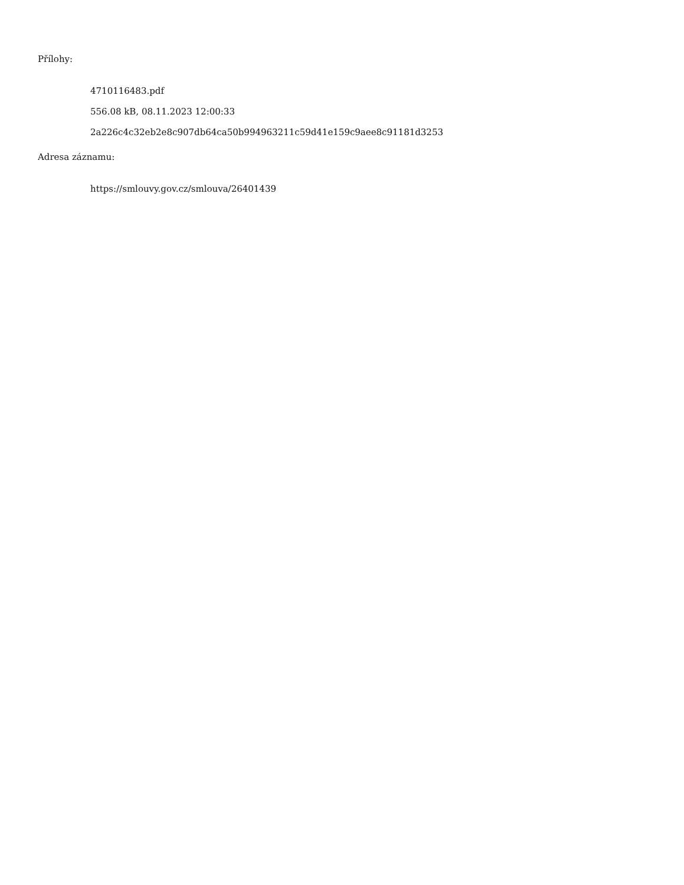Přílohy:
4710116483.pdf
556.08 kB, 08.11.2023 12:00:33
2a226c4c32eb2e8c907db64ca50b994963211c59d41e159c9aee8c91181d3253
Adresa záznamu:
https://smlouvy.gov.cz/smlouva/26401439